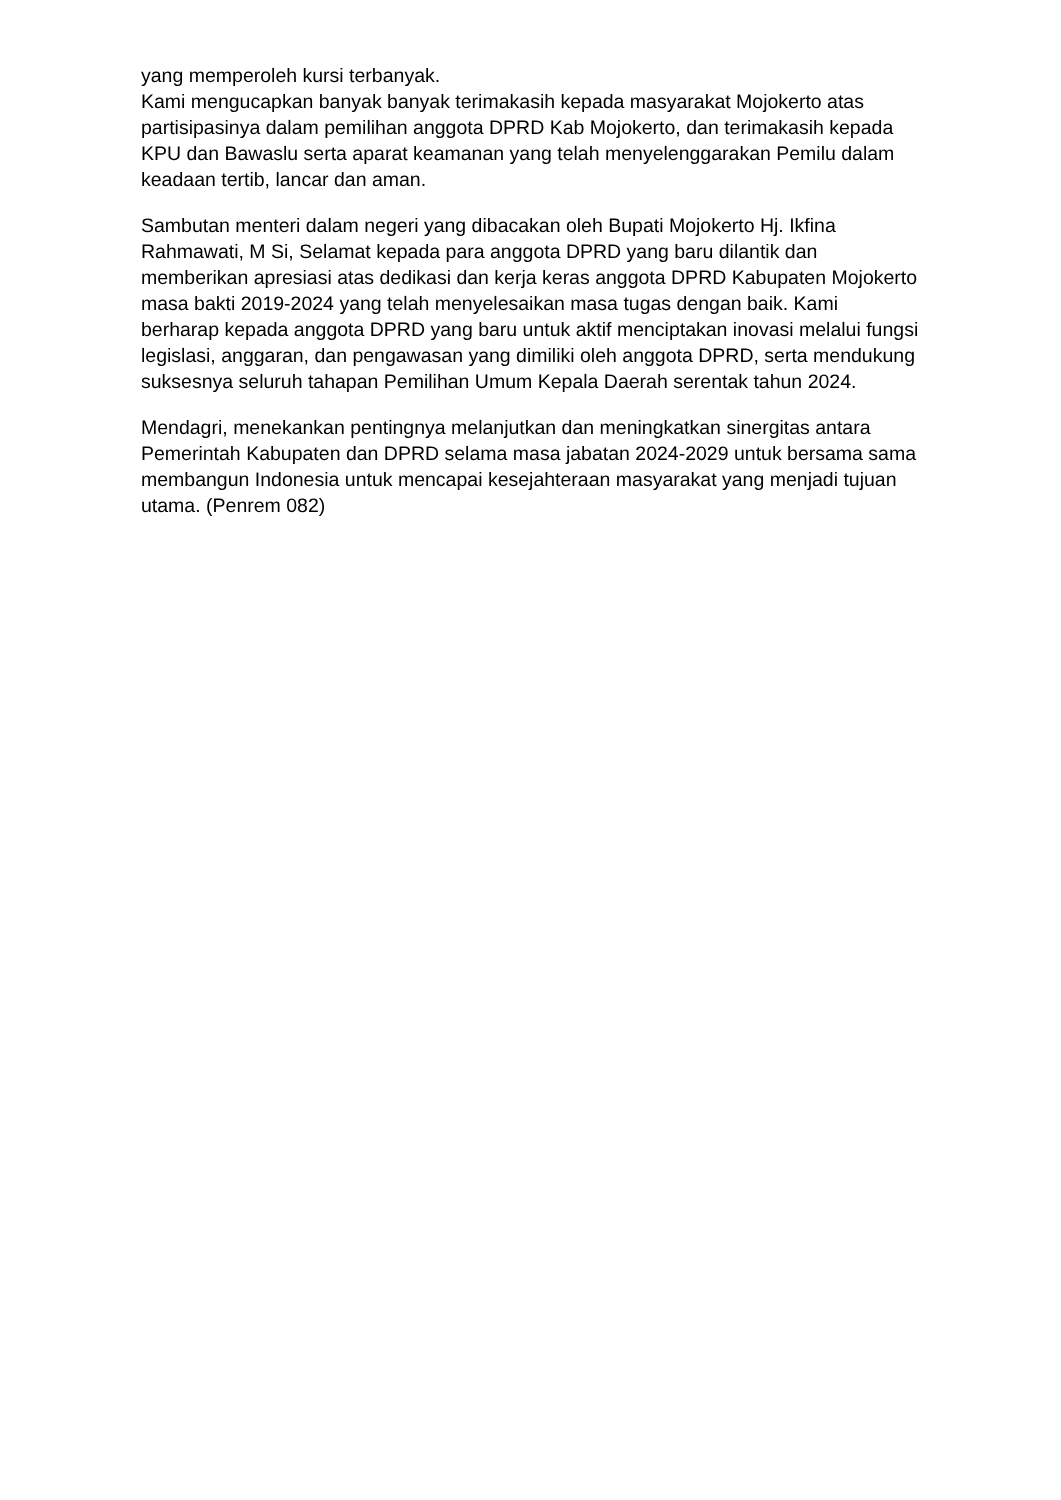yang memperoleh kursi terbanyak.
Kami mengucapkan banyak banyak terimakasih kepada masyarakat Mojokerto atas partisipasinya dalam pemilihan anggota DPRD Kab Mojokerto, dan terimakasih kepada KPU dan Bawaslu serta aparat keamanan yang telah menyelenggarakan Pemilu dalam keadaan tertib, lancar dan aman.
Sambutan menteri dalam negeri yang dibacakan oleh Bupati Mojokerto Hj. Ikfina Rahmawati, M Si, Selamat kepada para anggota DPRD yang baru dilantik dan memberikan apresiasi atas dedikasi dan kerja keras anggota DPRD Kabupaten Mojokerto masa bakti 2019-2024 yang telah menyelesaikan masa tugas dengan baik. Kami berharap kepada anggota DPRD yang baru untuk aktif menciptakan inovasi melalui fungsi legislasi, anggaran, dan pengawasan yang dimiliki oleh anggota DPRD, serta mendukung suksesnya seluruh tahapan Pemilihan Umum Kepala Daerah serentak tahun 2024.
Mendagri, menekankan pentingnya melanjutkan dan meningkatkan sinergitas antara Pemerintah Kabupaten dan DPRD selama masa jabatan 2024-2029 untuk bersama sama membangun Indonesia untuk mencapai kesejahteraan masyarakat yang menjadi tujuan utama. (Penrem 082)